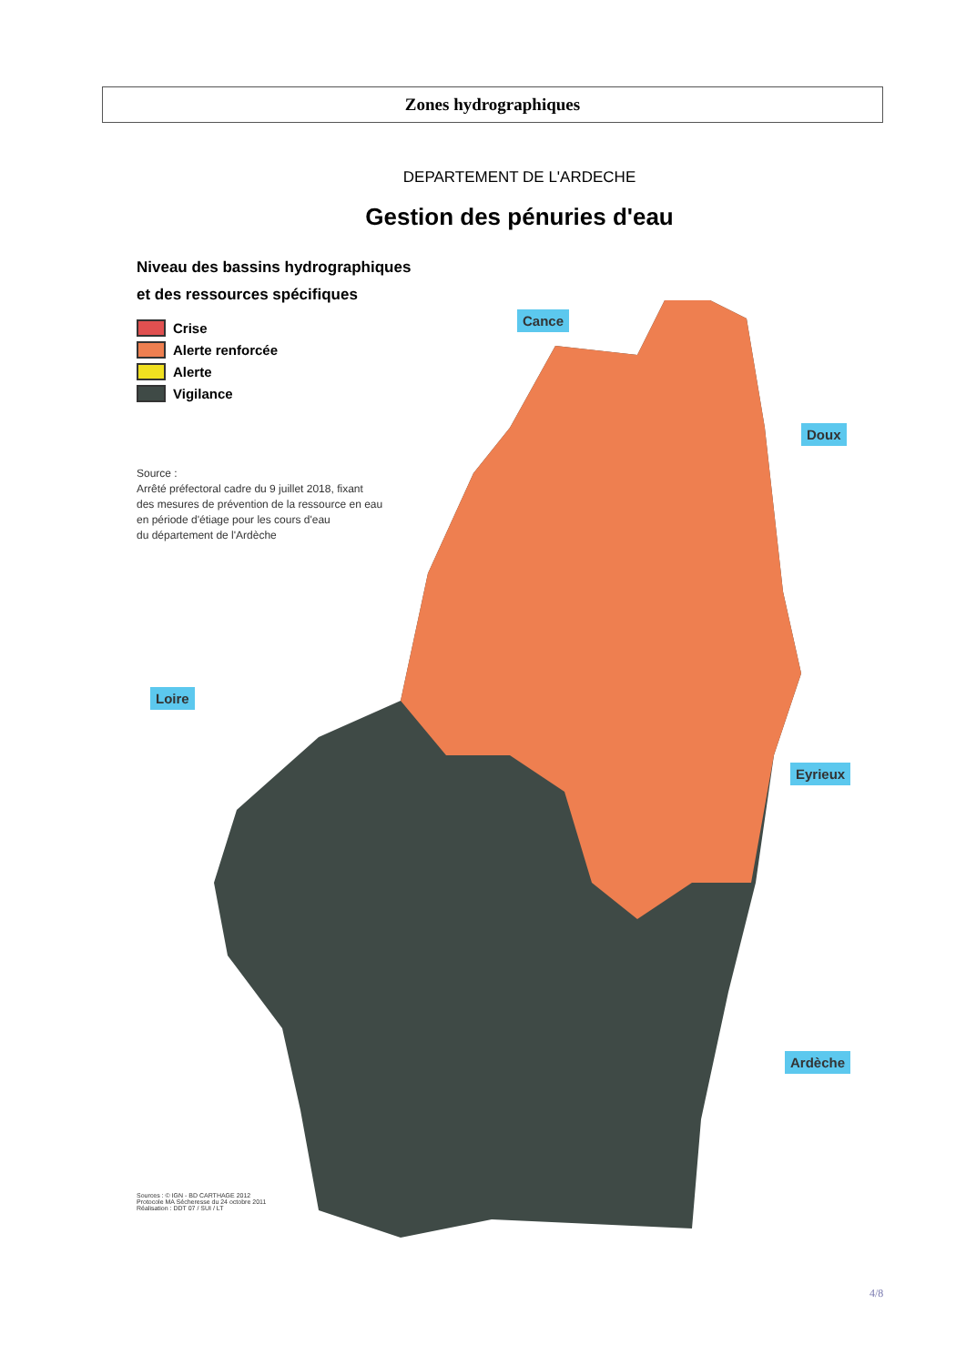Zones hydrographiques
DEPARTEMENT DE L'ARDECHE
Gestion des pénuries d'eau
Niveau des bassins hydrographiques
et des ressources spécifiques
Crise
Alerte renforcée
Alerte
Vigilance
Source :
Arrêté préfectoral cadre du 9 juillet 2018, fixant
des mesures de prévention de la ressource en eau
en période d'étiage pour les cours d'eau
du département de l'Ardèche
Cance
Doux
Loire
Eyrieux
Ardèche
Sources : © IGN - BD CARTHAGE 2012
Protocole MA Sécheresse du 24 octobre 2011
Réalisation : DDT 07 / SUI / LT
4/8